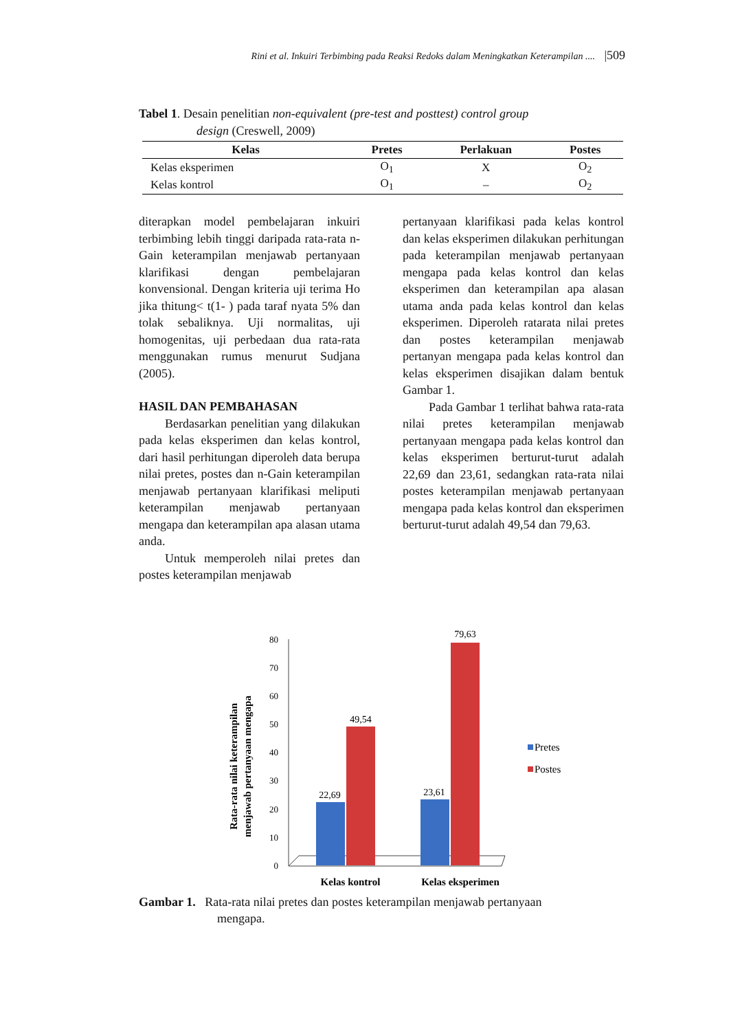Rini et al. Inkuiri Terbimbing pada Reaksi Redoks dalam Meningkatkan Keterampilan .... |509
Tabel 1. Desain penelitian non-equivalent (pre-test and posttest) control group
design (Creswell, 2009)
| Kelas | Pretes | Perlakuan | Postes |
| --- | --- | --- | --- |
| Kelas eksperimen | O<sub>1</sub> | X | O<sub>2</sub> |
| Kelas kontrol | O<sub>1</sub> | – | O<sub>2</sub> |
diterapkan model pembelajaran inkuiri terbimbing lebih tinggi daripada rata-rata n-Gain keterampilan menjawab pertanyaan klarifikasi dengan pembelajaran konvensional. Dengan kriteria uji terima Ho jika thitung< t(1- ) pada taraf nyata 5% dan tolak sebaliknya. Uji normalitas, uji homogenitas, uji perbedaan dua rata-rata menggunakan rumus menurut Sudjana (2005).
HASIL DAN PEMBAHASAN
Berdasarkan penelitian yang dilakukan pada kelas eksperimen dan kelas kontrol, dari hasil perhitungan diperoleh data berupa nilai pretes, postes dan n-Gain keterampilan menjawab pertanyaan klarifikasi meliputi keterampilan menjawab pertanyaan mengapa dan keterampilan apa alasan utama anda.
Untuk memperoleh nilai pretes dan postes keterampilan menjawab
pertanyaan klarifikasi pada kelas kontrol dan kelas eksperimen dilakukan perhitungan pada keterampilan menjawab pertanyaan mengapa pada kelas kontrol dan kelas eksperimen dan keterampilan apa alasan utama anda pada kelas kontrol dan kelas eksperimen. Diperoleh ratarata nilai pretes dan postes keterampilan menjawab pertanyan mengapa pada kelas kontrol dan kelas eksperimen disajikan dalam bentuk Gambar 1.
Pada Gambar 1 terlihat bahwa rata-rata nilai pretes keterampilan menjawab pertanyaan mengapa pada kelas kontrol dan kelas eksperimen berturut-turut adalah 22,69 dan 23,61, sedangkan rata-rata nilai postes keterampilan menjawab pertanyaan mengapa pada kelas kontrol dan eksperimen berturut-turut adalah 49,54 dan 79,63.
Rata-rata nilai keterampilan
menjawab pertanyaan mengapa
0
10
20
30
40
50
60
70
80
22,69
49,54
23,61
79,63
Pretes
Postes
Kelas kontrol
Kelas eksperimen
Gambar 1. Rata-rata nilai pretes dan postes keterampilan menjawab pertanyaan
mengapa.